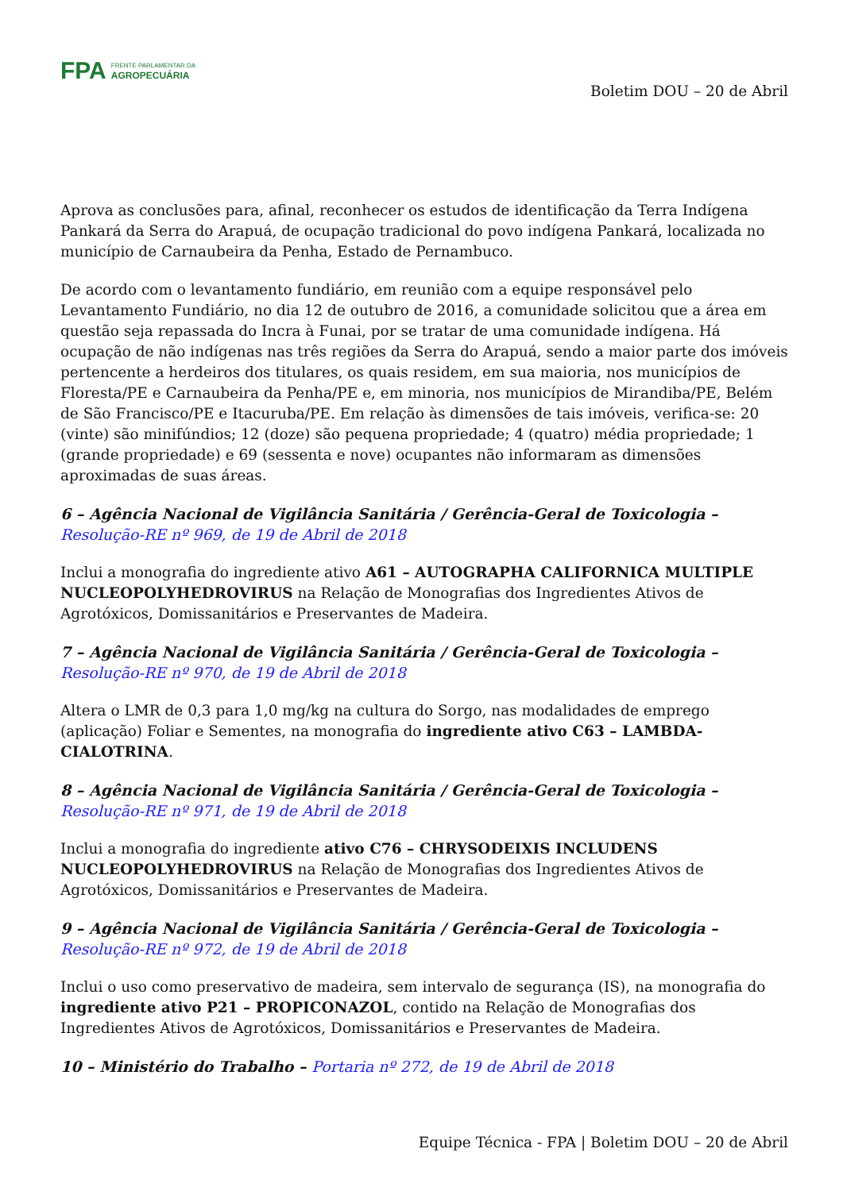FPA
FRENTE PARLAMENTAR DA
AGROPECUÁRIA
Boletim DOU – 20 de Abril
Aprova as conclusões para, afinal, reconhecer os estudos de identificação da Terra Indígena Pankará da Serra do Arapuá, de ocupação tradicional do povo indígena Pankará, localizada no município de Carnaubeira da Penha, Estado de Pernambuco.
De acordo com o levantamento fundiário, em reunião com a equipe responsável pelo Levantamento Fundiário, no dia 12 de outubro de 2016, a comunidade solicitou que a área em questão seja repassada do Incra à Funai, por se tratar de uma comunidade indígena. Há ocupação de não indígenas nas três regiões da Serra do Arapuá, sendo a maior parte dos imóveis pertencente a herdeiros dos titulares, os quais residem, em sua maioria, nos municípios de Floresta/PE e Carnaubeira da Penha/PE e, em minoria, nos municípios de Mirandiba/PE, Belém de São Francisco/PE e Itacuruba/PE. Em relação às dimensões de tais imóveis, verifica-se: 20 (vinte) são minifúndios; 12 (doze) são pequena propriedade; 4 (quatro) média propriedade; 1 (grande propriedade) e 69 (sessenta e nove) ocupantes não informaram as dimensões aproximadas de suas áreas.
6 – Agência Nacional de Vigilância Sanitária / Gerência-Geral de Toxicologia – Resolução-RE nº 969, de 19 de Abril de 2018
Inclui a monografia do ingrediente ativo A61 – AUTOGRAPHA CALIFORNICA MULTIPLE NUCLEOPOLYHEDROVIRUS na Relação de Monografias dos Ingredientes Ativos de Agrotóxicos, Domissanitários e Preservantes de Madeira.
7 – Agência Nacional de Vigilância Sanitária / Gerência-Geral de Toxicologia – Resolução-RE nº 970, de 19 de Abril de 2018
Altera o LMR de 0,3 para 1,0 mg/kg na cultura do Sorgo, nas modalidades de emprego (aplicação) Foliar e Sementes, na monografia do ingrediente ativo C63 – LAMBDA-CIALOTRINA.
8 – Agência Nacional de Vigilância Sanitária / Gerência-Geral de Toxicologia – Resolução-RE nº 971, de 19 de Abril de 2018
Inclui a monografia do ingrediente ativo C76 – CHRYSODEIXIS INCLUDENS NUCLEOPOLYHEDROVIRUS na Relação de Monografias dos Ingredientes Ativos de Agrotóxicos, Domissanitários e Preservantes de Madeira.
9 – Agência Nacional de Vigilância Sanitária / Gerência-Geral de Toxicologia – Resolução-RE nº 972, de 19 de Abril de 2018
Inclui o uso como preservativo de madeira, sem intervalo de segurança (IS), na monografia do ingrediente ativo P21 – PROPICONAZOL, contido na Relação de Monografias dos Ingredientes Ativos de Agrotóxicos, Domissanitários e Preservantes de Madeira.
10 – Ministério do Trabalho – Portaria nº 272, de 19 de Abril de 2018
Equipe Técnica - FPA | Boletim DOU – 20 de Abril